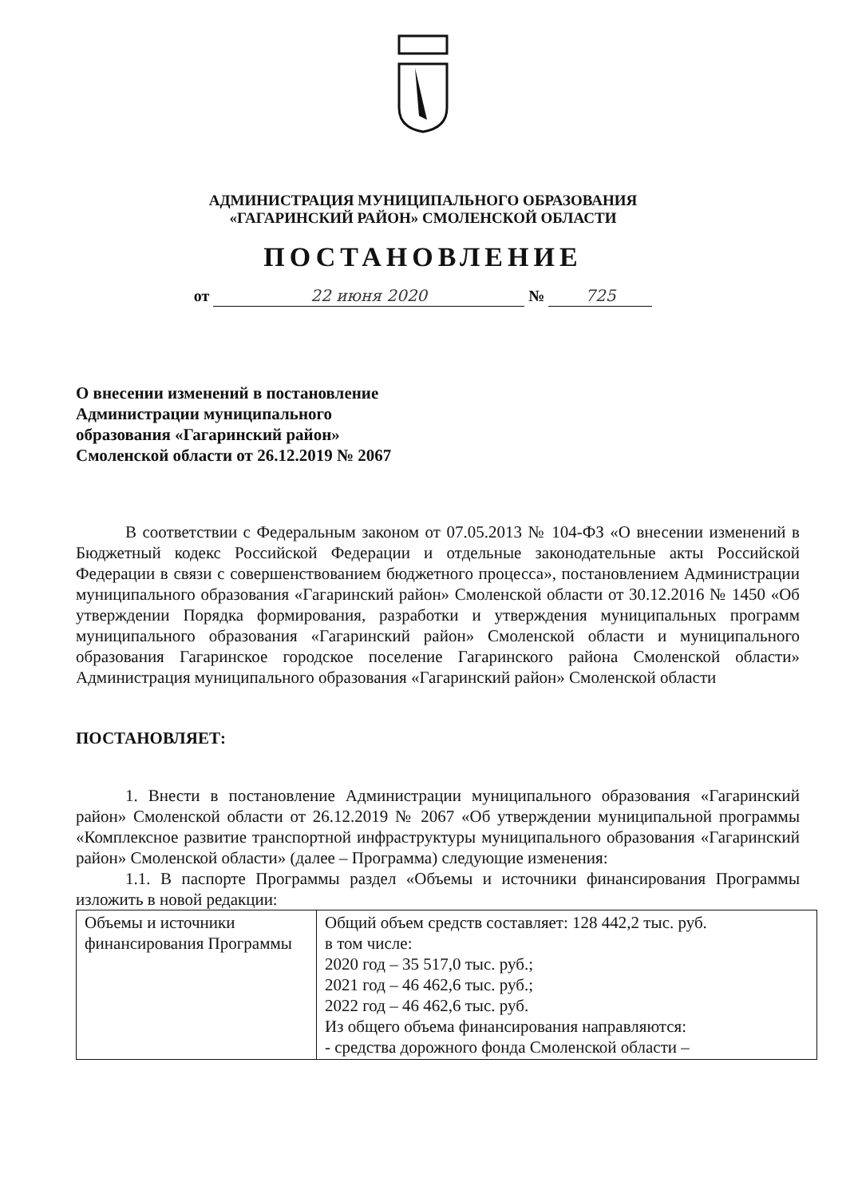АДМИНИСТРАЦИЯ МУНИЦИПАЛЬНОГО ОБРАЗОВАНИЯ
«ГАГАРИНСКИЙ РАЙОН» СМОЛЕНСКОЙ ОБЛАСТИ
ПОСТАНОВЛЕНИЕ
от 22 июня 2020 № 725
О внесении изменений в постановление
Администрации муниципального
образования «Гагаринский район»
Смоленской области от 26.12.2019 № 2067
В соответствии с Федеральным законом от 07.05.2013 № 104-ФЗ «О внесении изменений в Бюджетный кодекс Российской Федерации и отдельные законодательные акты Российской Федерации в связи с совершенствованием бюджетного процесса», постановлением Администрации муниципального образования «Гагаринский район» Смоленской области от 30.12.2016 № 1450 «Об утверждении Порядка формирования, разработки и утверждения муниципальных программ муниципального образования «Гагаринский район» Смоленской области и муниципального образования Гагаринское городское поселение Гагаринского района Смоленской области» Администрация муниципального образования «Гагаринский район» Смоленской области
ПОСТАНОВЛЯЕТ:
1. Внести в постановление Администрации муниципального образования «Гагаринский район» Смоленской области от 26.12.2019 № 2067 «Об утверждении муниципальной программы «Комплексное развитие транспортной инфраструктуры муниципального образования «Гагаринский район» Смоленской области» (далее – Программа) следующие изменения:
1.1. В паспорте Программы раздел «Объемы и источники финансирования Программы изложить в новой редакции:
| Объемы и источники финансирования Программы | Общий объем средств составляет: 128 442,2 тыс. руб. в том числе: 2020 год – 35 517,0 тыс. руб.; 2021 год – 46 462,6 тыс. руб.; 2022 год – 46 462,6 тыс. руб. Из общего объема финансирования направляются: - средства дорожного фонда Смоленской области – |